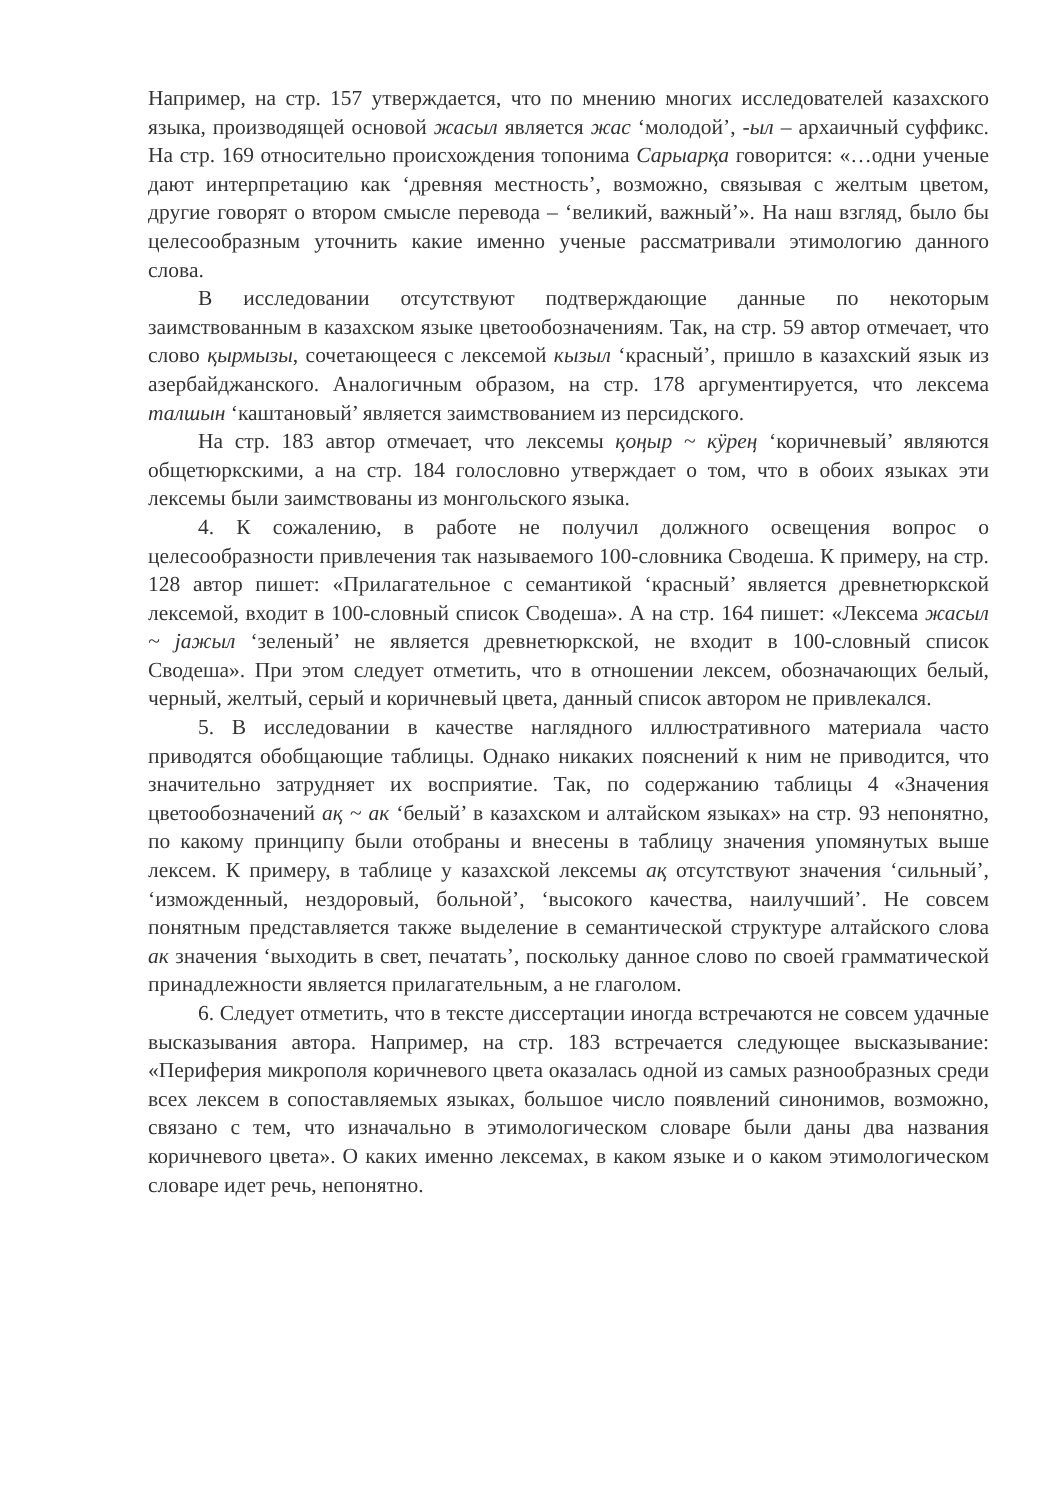Например, на стр. 157 утверждается, что по мнению многих исследователей казахского языка, производящей основой жасыл является жас ‘молодой’, -ыл – архаичный суффикс. На стр. 169 относительно происхождения топонима Сарыарқа говорится: «…одни ученые дают интерпретацию как ‘древняя местность’, возможно, связывая с желтым цветом, другие говорят о втором смысле перевода – ‘великий, важный’». На наш взгляд, было бы целесообразным уточнить какие именно ученые рассматривали этимологию данного слова.
В исследовании отсутствуют подтверждающие данные по некоторым заимствованным в казахском языке цветообозначениям. Так, на стр. 59 автор отмечает, что слово қырмызы, сочетающееся с лексемой кызыл ‘красный’, пришло в казахский язык из азербайджанского. Аналогичным образом, на стр. 178 аргументируется, что лексема талшын ‘каштановый’ является заимствованием из персидского.
На стр. 183 автор отмечает, что лексемы қоңыр ~ кӱрең ‘коричневый’ являются общетюркскими, а на стр. 184 голословно утверждает о том, что в обоих языках эти лексемы были заимствованы из монгольского языка.
4. К сожалению, в работе не получил должного освещения вопрос о целесообразности привлечения так называемого 100-словника Сводеша. К примеру, на стр. 128 автор пишет: «Прилагательное с семантикой ‘красный’ является древнетюркской лексемой, входит в 100-словный список Сводеша». А на стр. 164 пишет: «Лексема жасыл ~ јажыл ‘зеленый’ не является древнетюркской, не входит в 100-словный список Сводеша». При этом следует отметить, что в отношении лексем, обозначающих белый, черный, желтый, серый и коричневый цвета, данный список автором не привлекался.
5. В исследовании в качестве наглядного иллюстративного материала часто приводятся обобщающие таблицы. Однако никаких пояснений к ним не приводится, что значительно затрудняет их восприятие. Так, по содержанию таблицы 4 «Значения цветообозначений ақ ~ ак ‘белый’ в казахском и алтайском языках» на стр. 93 непонятно, по какому принципу были отобраны и внесены в таблицу значения упомянутых выше лексем. К примеру, в таблице у казахской лексемы ақ отсутствуют значения ‘сильный’, ‘изможденный, нездоровый, больной’, ‘высокого качества, наилучший’. Не совсем понятным представляется также выделение в семантической структуре алтайского слова ак значения ‘выходить в свет, печатать’, поскольку данное слово по своей грамматической принадлежности является прилагательным, а не глаголом.
6. Следует отметить, что в тексте диссертации иногда встречаются не совсем удачные высказывания автора. Например, на стр. 183 встречается следующее высказывание: «Периферия микрополя коричневого цвета оказалась одной из самых разнообразных среди всех лексем в сопоставляемых языках, большое число появлений синонимов, возможно, связано с тем, что изначально в этимологическом словаре были даны два названия коричневого цвета». О каких именно лексемах, в каком языке и о каком этимологическом словаре идет речь, непонятно.